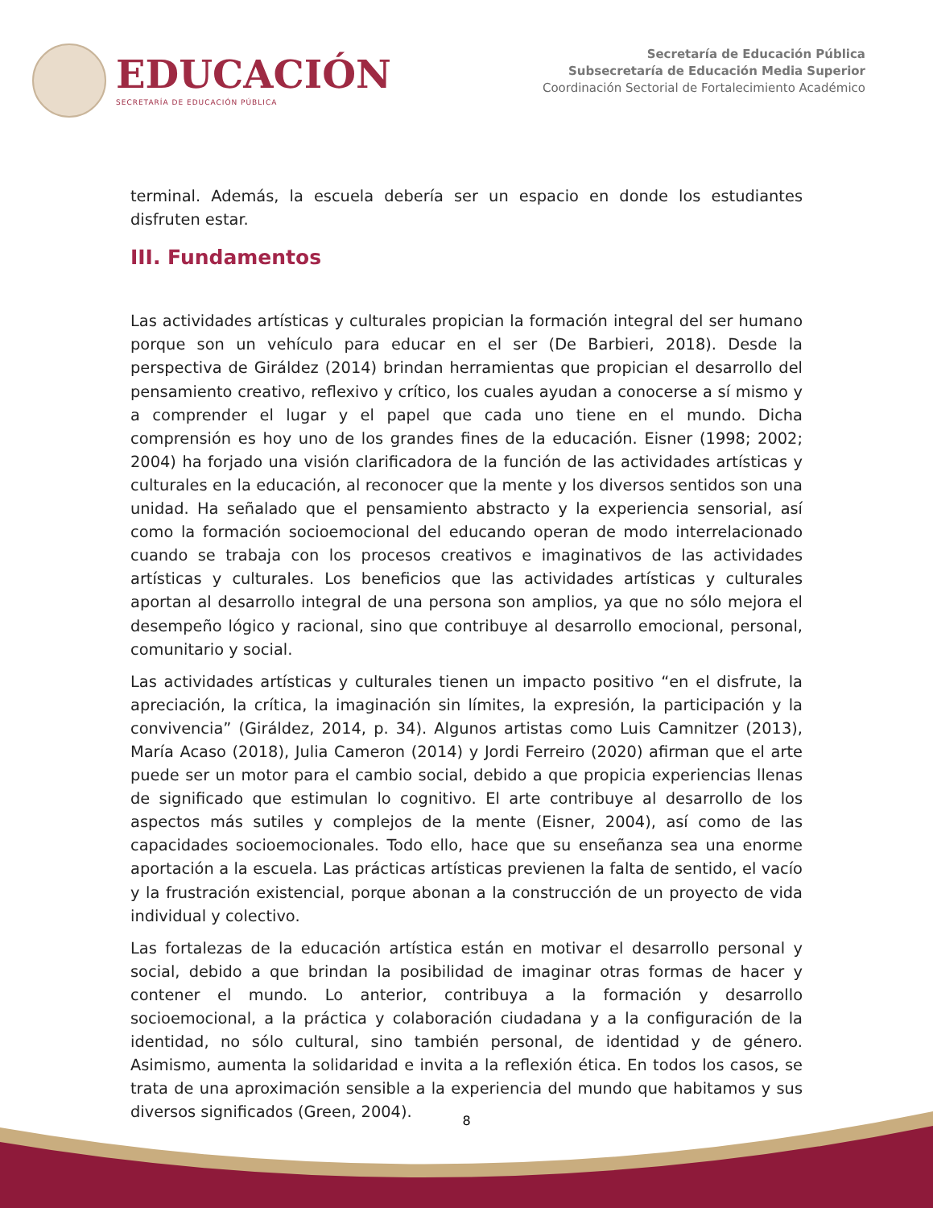EDUCACIÓN
SECRETARÍA DE EDUCACIÓN PÚBLICA
Secretaría de Educación Pública
Subsecretaría de Educación Media Superior
Coordinación Sectorial de Fortalecimiento Académico
terminal. Además, la escuela debería ser un espacio en donde los estudiantes disfruten estar.
III. Fundamentos
Las actividades artísticas y culturales propician la formación integral del ser humano porque son un vehículo para educar en el ser (De Barbieri, 2018). Desde la perspectiva de Giráldez (2014) brindan herramientas que propician el desarrollo del pensamiento creativo, reflexivo y crítico, los cuales ayudan a conocerse a sí mismo y a comprender el lugar y el papel que cada uno tiene en el mundo. Dicha comprensión es hoy uno de los grandes fines de la educación. Eisner (1998; 2002; 2004) ha forjado una visión clarificadora de la función de las actividades artísticas y culturales en la educación, al reconocer que la mente y los diversos sentidos son una unidad. Ha señalado que el pensamiento abstracto y la experiencia sensorial, así como la formación socioemocional del educando operan de modo interrelacionado cuando se trabaja con los procesos creativos e imaginativos de las actividades artísticas y culturales. Los beneficios que las actividades artísticas y culturales aportan al desarrollo integral de una persona son amplios, ya que no sólo mejora el desempeño lógico y racional, sino que contribuye al desarrollo emocional, personal, comunitario y social.
Las actividades artísticas y culturales tienen un impacto positivo “en el disfrute, la apreciación, la crítica, la imaginación sin límites, la expresión, la participación y la convivencia” (Giráldez, 2014, p. 34). Algunos artistas como Luis Camnitzer (2013), María Acaso (2018), Julia Cameron (2014) y Jordi Ferreiro (2020) afirman que el arte puede ser un motor para el cambio social, debido a que propicia experiencias llenas de significado que estimulan lo cognitivo. El arte contribuye al desarrollo de los aspectos más sutiles y complejos de la mente (Eisner, 2004), así como de las capacidades socioemocionales. Todo ello, hace que su enseñanza sea una enorme aportación a la escuela. Las prácticas artísticas previenen la falta de sentido, el vacío y la frustración existencial, porque abonan a la construcción de un proyecto de vida individual y colectivo.
Las fortalezas de la educación artística están en motivar el desarrollo personal y social, debido a que brindan la posibilidad de imaginar otras formas de hacer y contener el mundo. Lo anterior, contribuya a la formación y desarrollo socioemocional, a la práctica y colaboración ciudadana y a la configuración de la identidad, no sólo cultural, sino también personal, de identidad y de género. Asimismo, aumenta la solidaridad e invita a la reflexión ética. En todos los casos, se trata de una aproximación sensible a la experiencia del mundo que habitamos y sus diversos significados (Green, 2004).
8